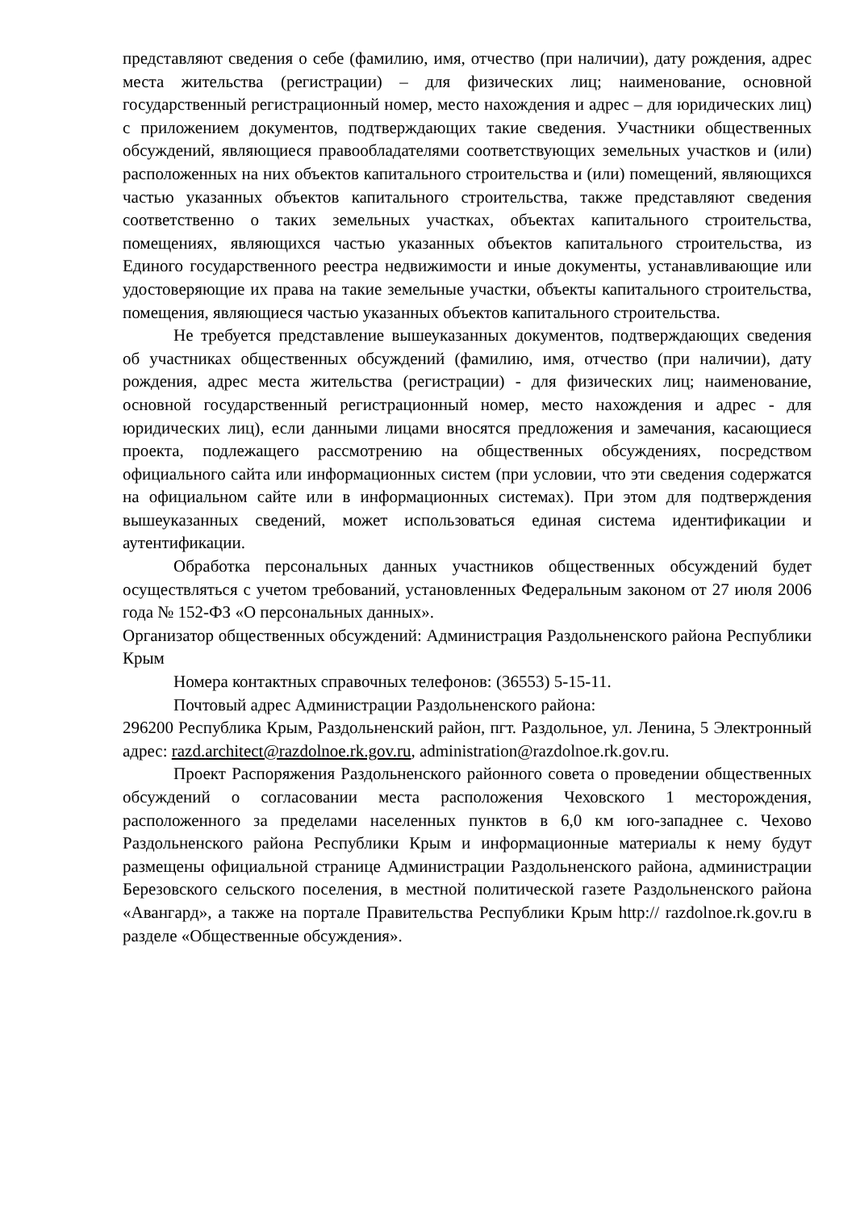представляют сведения о себе (фамилию, имя, отчество (при наличии), дату рождения, адрес места жительства (регистрации) – для физических лиц; наименование, основной государственный регистрационный номер, место нахождения и адрес – для юридических лиц) с приложением документов, подтверждающих такие сведения. Участники общественных обсуждений, являющиеся правообладателями соответствующих земельных участков и (или) расположенных на них объектов капитального строительства и (или) помещений, являющихся частью указанных объектов капитального строительства, также представляют сведения соответственно о таких земельных участках, объектах капитального строительства, помещениях, являющихся частью указанных объектов капитального строительства, из Единого государственного реестра недвижимости и иные документы, устанавливающие или удостоверяющие их права на такие земельные участки, объекты капитального строительства, помещения, являющиеся частью указанных объектов капитального строительства.
Не требуется представление вышеуказанных документов, подтверждающих сведения об участниках общественных обсуждений (фамилию, имя, отчество (при наличии), дату рождения, адрес места жительства (регистрации) - для физических лиц; наименование, основной государственный регистрационный номер, место нахождения и адрес - для юридических лиц), если данными лицами вносятся предложения и замечания, касающиеся проекта, подлежащего рассмотрению на общественных обсуждениях, посредством официального сайта или информационных систем (при условии, что эти сведения содержатся на официальном сайте или в информационных системах). При этом для подтверждения вышеуказанных сведений, может использоваться единая система идентификации и аутентификации.
Обработка персональных данных участников общественных обсуждений будет осуществляться с учетом требований, установленных Федеральным законом от 27 июля 2006 года № 152-ФЗ «О персональных данных».
Организатор общественных обсуждений: Администрация Раздольненского района Республики Крым
Номера контактных справочных телефонов: (36553) 5-15-11.
Почтовый адрес Администрации Раздольненского района:
296200 Республика Крым, Раздольненский район, пгт. Раздольное, ул. Ленина, 5 Электронный адрес: razd.architect@razdolnoe.rk.gov.ru, administration@razdolnoe.rk.gov.ru.
Проект Распоряжения Раздольненского районного совета о проведении общественных обсуждений о согласовании места расположения Чеховского 1 месторождения, расположенного за пределами населенных пунктов в 6,0 км юго-западнее с. Чехово Раздольненского района Республики Крым и информационные материалы к нему будут размещены официальной странице Администрации Раздольненского района, администрации Березовского сельского поселения, в местной политической газете Раздольненского района «Авангард», а также на портале Правительства Республики Крым http:// razdolnoe.rk.gov.ru в разделе «Общественные обсуждения».